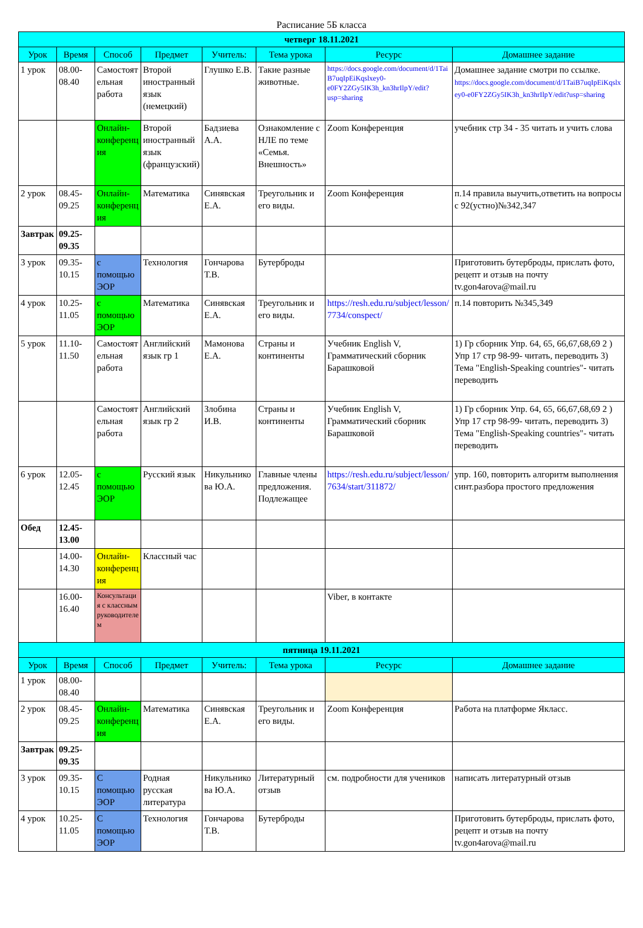Расписание 5Б класса
| четверг 18.11.2021 | | | | | | | |
| Урок | Время | Способ | Предмет | Учитель: | Тема урока | Ресурс | Домашнее задание |
| 1 урок | 08.00-08.40 | Самостоятельная работа | Второй иностранный язык (немецкий) | Глушко Е.В. | Такие разные животные. | https://docs.google.com/document/d/1TaiB7uqIpEiKqslxey0-e0FY2ZGy5IK3h_kn3hrIlpY/edit?usp=sharing | Домашнее задание смотри по ссылке. https://docs.google.com/document/d/1TaiB7uqIpEiKqslxey0-e0FY2ZGy5IK3h_kn3hrIlpY/edit?usp=sharing |
| | | Онлайн-конференция | Второй иностранный язык (французский) | Бадзиева А.А. | Ознакомление с НЛЕ по теме «Семья. Внешность» | Zoom Конференция | учебник стр 34 - 35 читать и учить слова |
| 2 урок | 08.45-09.25 | Онлайн-конференция | Математика | Синявская Е.А. | Треугольник и его виды. | Zoom Конференция | п.14 правила выучить,ответить на вопросы с 92(устно)№342,347 |
| Завтрак | 09.25-09.35 | | | | | | |
| 3 урок | 09.35-10.15 | с помощью ЭОР | Технология | Гончарова Т.В. | Бутерброды | | Приготовить бутерброды, прислать фото, рецепт и отзыв на почту tv.gon4arova@mail.ru |
| 4 урок | 10.25-11.05 | с помощью ЭОР | Математика | Синявская Е.А. | Треугольник и его виды. | https://resh.edu.ru/subject/lesson/7734/conspect/ | п.14 повторить №345,349 |
| 5 урок | 11.10-11.50 | Самостоятельная работа | Английский язык гр 1 | Мамонова Е.А. | Страны и континенты | Учебник English V, Грамматический сборник Барашковой | 1) Гр сборник Упр. 64, 65, 66,67,68,69 2 ) Упр 17 стр 98-99- читать, переводить 3) Тема "English-Speaking countries"- читать переводить |
| | | Самостоятельная работа | Английский язык гр 2 | Злобина И.В. | Страны и континенты | Учебник English V, Грамматический сборник Барашковой | 1) Гр сборник Упр. 64, 65, 66,67,68,69 2 ) Упр 17 стр 98-99- читать, переводить 3) Тема "English-Speaking countries"- читать переводить |
| 6 урок | 12.05-12.45 | с помощью ЭОР | Русский язык | Никульникова Ю.А. | Главные члены предложения. Подлежащее | https://resh.edu.ru/subject/lesson/7634/start/311872/ | упр. 160, повторить алгоритм выполнения синт.разбора простого предложения |
| Обед | 12.45-13.00 | | | | | | |
| | 14.00-14.30 | Онлайн-конференция | Классный час | | | | |
| | 16.00-16.40 | Консультация с классным руководителем | | | | Viber, в контакте | |
| пятница 19.11.2021 | | | | | | | |
| Урок | Время | Способ | Предмет | Учитель: | Тема урока | Ресурс | Домашнее задание |
| 1 урок | 08.00-08.40 | | | | | | |
| 2 урок | 08.45-09.25 | Онлайн-конференция | Математика | Синявская Е.А. | Треугольник и его виды. | Zoom Конференция | Работа на платформе Якласс. |
| Завтрак | 09.25-09.35 | | | | | | |
| 3 урок | 09.35-10.15 | С помощью ЭОР | Родная русская литература | Никульникова Ю.А. | Литературный отзыв | см. подробности для учеников | написать литературный отзыв |
| 4 урок | 10.25-11.05 | С помощью ЭОР | Технология | Гончарова Т.В. | Бутерброды | | Приготовить бутерброды, прислать фото, рецепт и отзыв на почту tv.gon4arova@mail.ru |